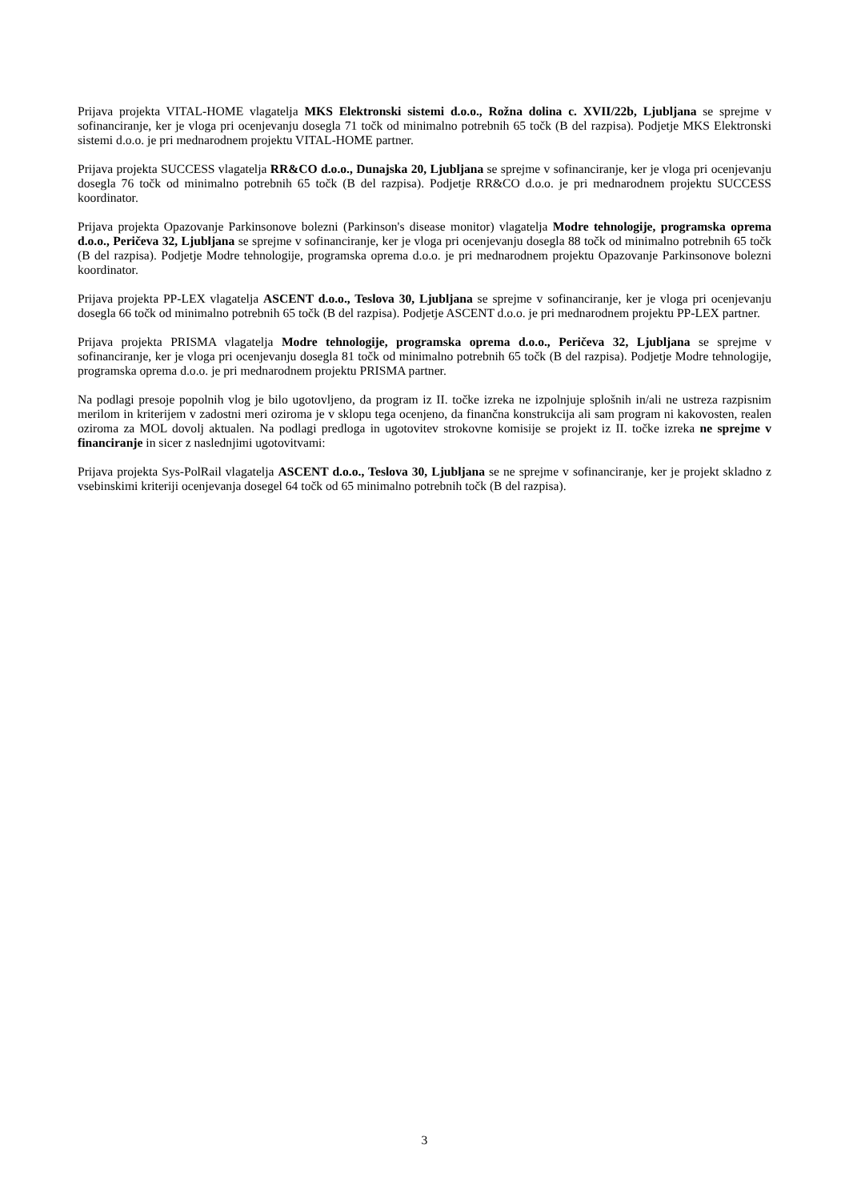Prijava projekta VITAL-HOME vlagatelja MKS Elektronski sistemi d.o.o., Rožna dolina c. XVII/22b, Ljubljana se sprejme v sofinanciranje, ker je vloga pri ocenjevanju dosegla 71 točk od minimalno potrebnih 65 točk (B del razpisa). Podjetje MKS Elektronski sistemi d.o.o. je pri mednarodnem projektu VITAL-HOME partner.
Prijava projekta SUCCESS vlagatelja RR&CO d.o.o., Dunajska 20, Ljubljana se sprejme v sofinanciranje, ker je vloga pri ocenjevanju dosegla 76 točk od minimalno potrebnih 65 točk (B del razpisa). Podjetje RR&CO d.o.o. je pri mednarodnem projektu SUCCESS koordinator.
Prijava projekta Opazovanje Parkinsonove bolezni (Parkinson's disease monitor) vlagatelja Modre tehnologije, programska oprema d.o.o., Peričeva 32, Ljubljana se sprejme v sofinanciranje, ker je vloga pri ocenjevanju dosegla 88 točk od minimalno potrebnih 65 točk (B del razpisa). Podjetje Modre tehnologije, programska oprema d.o.o. je pri mednarodnem projektu Opazovanje Parkinsonove bolezni koordinator.
Prijava projekta PP-LEX vlagatelja ASCENT d.o.o., Teslova 30, Ljubljana se sprejme v sofinanciranje, ker je vloga pri ocenjevanju dosegla 66 točk od minimalno potrebnih 65 točk (B del razpisa). Podjetje ASCENT d.o.o. je pri mednarodnem projektu PP-LEX partner.
Prijava projekta PRISMA vlagatelja Modre tehnologije, programska oprema d.o.o., Peričeva 32, Ljubljana se sprejme v sofinanciranje, ker je vloga pri ocenjevanju dosegla 81 točk od minimalno potrebnih 65 točk (B del razpisa). Podjetje Modre tehnologije, programska oprema d.o.o. je pri mednarodnem projektu PRISMA partner.
Na podlagi presoje popolnih vlog je bilo ugotovljeno, da program iz II. točke izreka ne izpolnjuje splošnih in/ali ne ustreza razpisnim merilom in kriterijem v zadostni meri oziroma je v sklopu tega ocenjeno, da finančna konstrukcija ali sam program ni kakovosten, realen oziroma za MOL dovolj aktualen. Na podlagi predloga in ugotovitev strokovne komisije se projekt iz II. točke izreka ne sprejme v financiranje in sicer z naslednjimi ugotovitvami:
Prijava projekta Sys-PolRail vlagatelja ASCENT d.o.o., Teslova 30, Ljubljana se ne sprejme v sofinanciranje, ker je projekt skladno z vsebinskimi kriteriji ocenjevanja dosegel 64 točk od 65 minimalno potrebnih točk (B del razpisa).
3